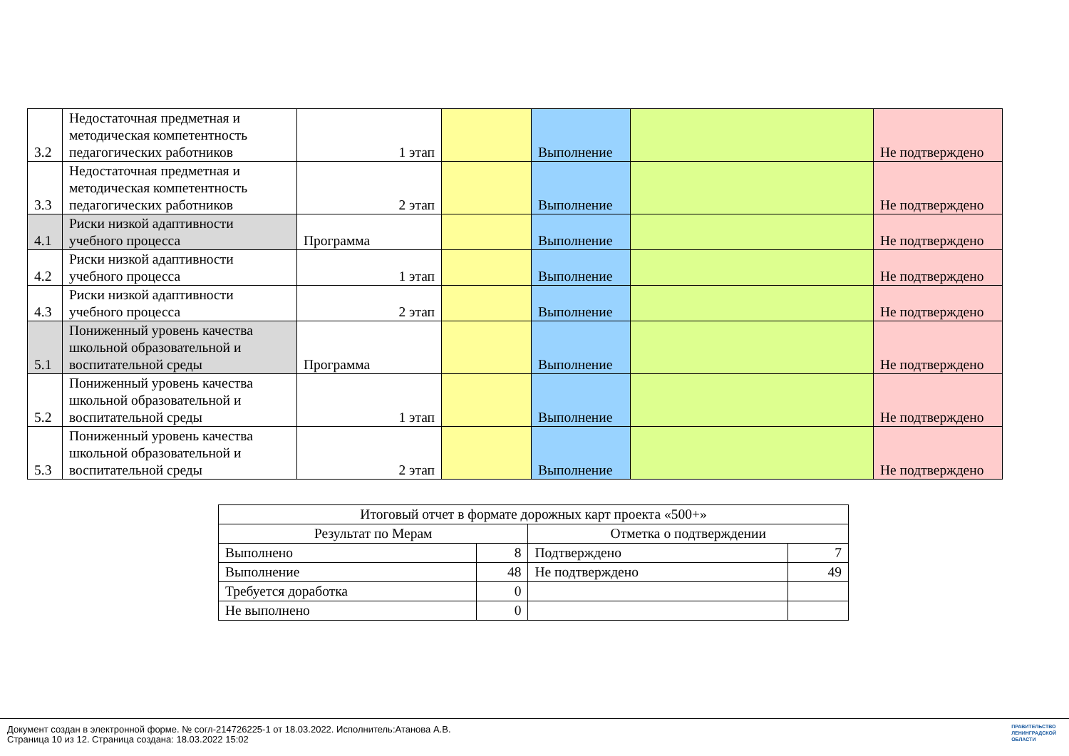| 3.2 | Недостаточная предметная и методическая компетентность педагогических работников | 1 этап | | Выполнение | | Не подтверждено |
| 3.3 | Недостаточная предметная и методическая компетентность педагогических работников | 2 этап | | Выполнение | | Не подтверждено |
| 4.1 | Риски низкой адаптивности учебного процесса | Программа | | Выполнение | | Не подтверждено |
| 4.2 | Риски низкой адаптивности учебного процесса | 1 этап | | Выполнение | | Не подтверждено |
| 4.3 | Риски низкой адаптивности учебного процесса | 2 этап | | Выполнение | | Не подтверждено |
| 5.1 | Пониженный уровень качества школьной образовательной и воспитательной среды | Программа | | Выполнение | | Не подтверждено |
| 5.2 | Пониженный уровень качества школьной образовательной и воспитательной среды | 1 этап | | Выполнение | | Не подтверждено |
| 5.3 | Пониженный уровень качества школьной образовательной и воспитательной среды | 2 этап | | Выполнение | | Не подтверждено |
| Итоговый отчет в формате дорожных карт проекта «500+» | | | |
| Результат по Мерам | | Отметка о подтверждении | |
| Выполнено | 8 | Подтверждено | 7 |
| Выполнение | 48 | Не подтверждено | 49 |
| Требуется доработка | 0 | | |
| Не выполнено | 0 | | |
Документ создан в электронной форме. № согл-214726225-1 от 18.03.2022. Исполнитель:Атанова А.В.
Страница 10 из 12. Страница создана: 18.03.2022 15:02
ПРАВИТЕЛЬСТВО
ЛЕНИНГРАДСКОЙ
ОБЛАСТИ